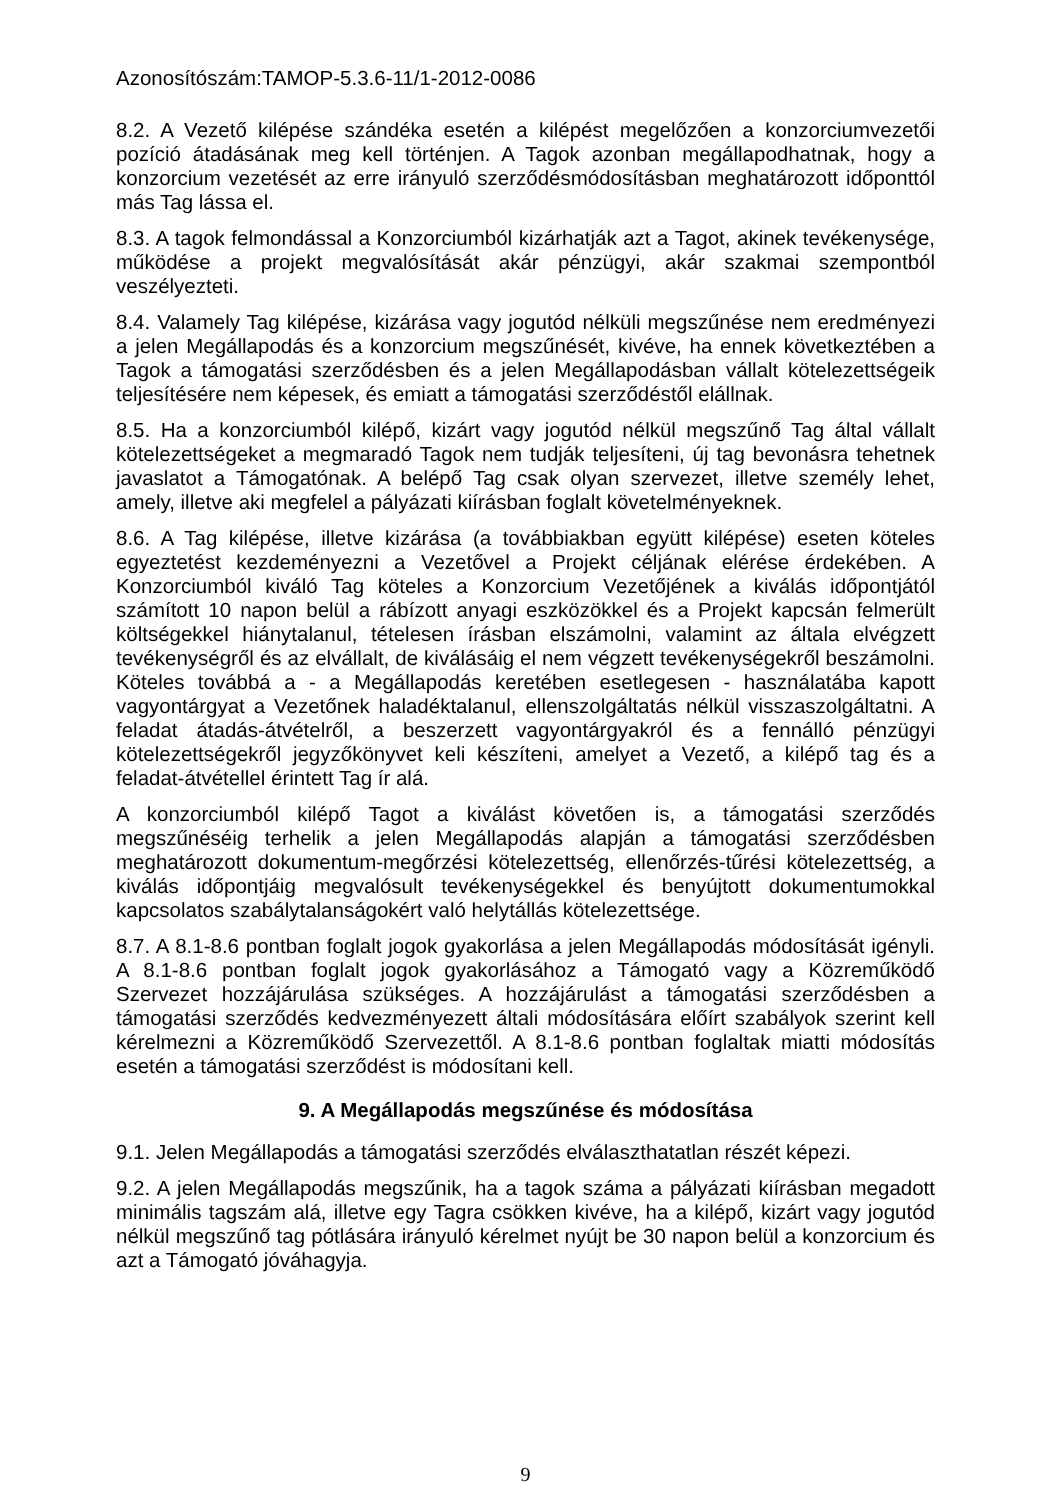Azonosítószám:TAMOP-5.3.6-11/1-2012-0086
8.2. A Vezető kilépése szándéka esetén a kilépést megelőzően a konzorciumvezetői pozíció átadásának meg kell történjen. A Tagok azonban megállapodhatnak, hogy a konzorcium vezetését az erre irányuló szerződésmódosításban meghatározott időponttól más Tag lássa el.
8.3. A tagok felmondással a Konzorciumból kizárhatják azt a Tagot, akinek tevékenysége, működése a projekt megvalósítását akár pénzügyi, akár szakmai szempontból veszélyezteti.
8.4. Valamely Tag kilépése, kizárása vagy jogutód nélküli megszűnése nem eredményezi a jelen Megállapodás és a konzorcium megszűnését, kivéve, ha ennek következtében a Tagok a támogatási szerződésben és a jelen Megállapodásban vállalt kötelezettségeik teljesítésére nem képesek, és emiatt a támogatási szerződéstől elállnak.
8.5. Ha a konzorciumból kilépő, kizárt vagy jogutód nélkül megszűnő Tag által vállalt kötelezettségeket a megmaradó Tagok nem tudják teljesíteni, új tag bevonásra tehetnek javaslatot a Támogatónak. A belépő Tag csak olyan szervezet, illetve személy lehet, amely, illetve aki megfelel a pályázati kiírásban foglalt követelményeknek.
8.6. A Tag kilépése, illetve kizárása (a továbbiakban együtt kilépése) eseten köteles egyeztetést kezdeményezni a Vezetővel a Projekt céljának elérése érdekében. A Konzorciumból kiváló Tag köteles a Konzorcium Vezetőjének a kiválás időpontjától számított 10 napon belül a rábízott anyagi eszközökkel és a Projekt kapcsán felmerült költségekkel hiánytalanul, tételesen írásban elszámolni, valamint az általa elvégzett tevékenységről és az elvállalt, de kiválásáig el nem végzett tevékenységekről beszámolni. Köteles továbbá a - a Megállapodás keretében esetlegesen - használatába kapott vagyontárgyat a Vezetőnek haladéktalanul, ellenszolgáltatás nélkül visszaszolgáltatni. A feladat átadás-átvételről, a beszerzett vagyontárgyakról és a fennálló pénzügyi kötelezettségekről jegyzőkönyvet keli készíteni, amelyet a Vezető, a kilépő tag és a feladat-átvétellel érintett Tag ír alá.
A konzorciumból kilépő Tagot a kiválást követően is, a támogatási szerződés megszűnéséig terhelik a jelen Megállapodás alapján a támogatási szerződésben meghatározott dokumentum-megőrzési kötelezettség, ellenőrzés-tűrési kötelezettség, a kiválás időpontjáig megvalósult tevékenységekkel és benyújtott dokumentumokkal kapcsolatos szabálytalanságokért való helytállás kötelezettsége.
8.7. A 8.1-8.6 pontban foglalt jogok gyakorlása a jelen Megállapodás módosítását igényli. A 8.1-8.6 pontban foglalt jogok gyakorlásához a Támogató vagy a Közreműködő Szervezet hozzájárulása szükséges. A hozzájárulást a támogatási szerződésben a támogatási szerződés kedvezményezett általi módosítására előírt szabályok szerint kell kérelmezni a Közreműködő Szervezettől. A 8.1-8.6 pontban foglaltak miatti módosítás esetén a támogatási szerződést is módosítani kell.
9. A Megállapodás megszűnése és módosítása
9.1. Jelen Megállapodás a támogatási szerződés elválaszthatatlan részét képezi.
9.2. A jelen Megállapodás megszűnik, ha a tagok száma a pályázati kiírásban megadott minimális tagszám alá, illetve egy Tagra csökken kivéve, ha a kilépő, kizárt vagy jogutód nélkül megszűnő tag pótlására irányuló kérelmet nyújt be 30 napon belül a konzorcium és azt a Támogató jóváhagyja.
9